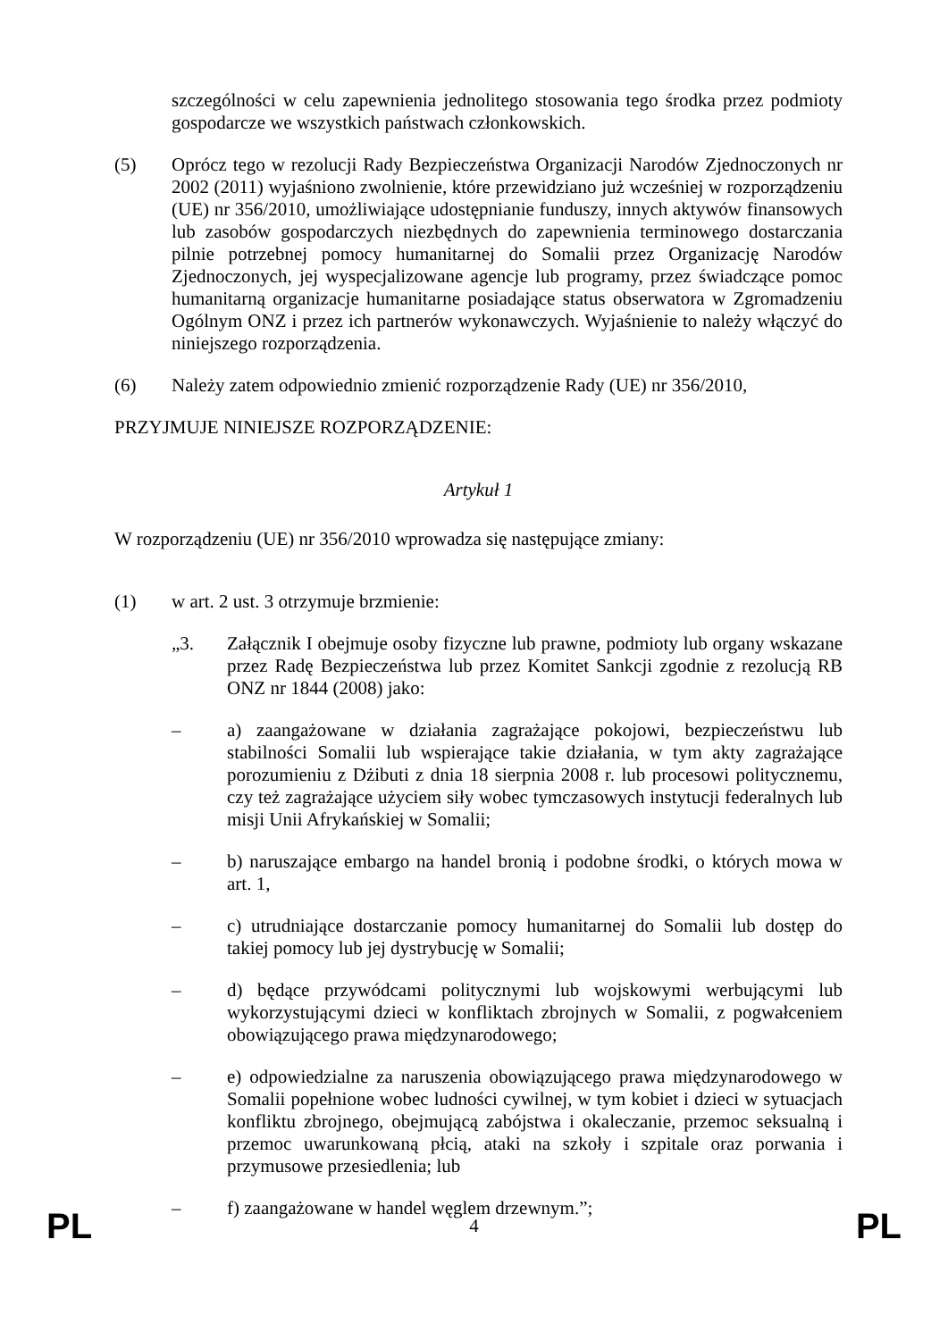szczególności w celu zapewnienia jednolitego stosowania tego środka przez podmioty gospodarcze we wszystkich państwach członkowskich.
(5) Oprócz tego w rezolucji Rady Bezpieczeństwa Organizacji Narodów Zjednoczonych nr 2002 (2011) wyjaśniono zwolnienie, które przewidziano już wcześniej w rozporządzeniu (UE) nr 356/2010, umożliwiające udostępnianie funduszy, innych aktywów finansowych lub zasobów gospodarczych niezbędnych do zapewnienia terminowego dostarczania pilnie potrzebnej pomocy humanitarnej do Somalii przez Organizację Narodów Zjednoczonych, jej wyspecjalizowane agencje lub programy, przez świadczące pomoc humanitarną organizacje humanitarne posiadające status obserwatora w Zgromadzeniu Ogólnym ONZ i przez ich partnerów wykonawczych. Wyjaśnienie to należy włączyć do niniejszego rozporządzenia.
(6) Należy zatem odpowiednio zmienić rozporządzenie Rady (UE) nr 356/2010,
PRZYJMUJE NINIEJSZE ROZPORZĄDZENIE:
Artykuł 1
W rozporządzeniu (UE) nr 356/2010 wprowadza się następujące zmiany:
(1) w art. 2 ust. 3 otrzymuje brzmienie:
„3. Załącznik I obejmuje osoby fizyczne lub prawne, podmioty lub organy wskazane przez Radę Bezpieczeństwa lub przez Komitet Sankcji zgodnie z rezolucją RB ONZ nr 1844 (2008) jako:
– a) zaangażowane w działania zagrażające pokojowi, bezpieczeństwu lub stabilności Somalii lub wspierające takie działania, w tym akty zagrażające porozumieniu z Dżibuti z dnia 18 sierpnia 2008 r. lub procesowi politycznemu, czy też zagrażające użyciem siły wobec tymczasowych instytucji federalnych lub misji Unii Afrykańskiej w Somalii;
– b) naruszające embargo na handel bronią i podobne środki, o których mowa w art. 1,
– c) utrudniające dostarczanie pomocy humanitarnej do Somalii lub dostęp do takiej pomocy lub jej dystrybucję w Somalii;
– d) będące przywódcami politycznymi lub wojskowymi werbującymi lub wykorzystującymi dzieci w konfliktach zbrojnych w Somalii, z pogwałceniem obowiązującego prawa międzynarodowego;
– e) odpowiedzialne za naruszenia obowiązującego prawa międzynarodowego w Somalii popełnione wobec ludności cywilnej, w tym kobiet i dzieci w sytuacjach konfliktu zbrojnego, obejmującą zabójstwa i okaleczanie, przemoc seksualną i przemoc uwarunkowaną płcią, ataki na szkoły i szpitale oraz porwania i przymusowe przesiedlenia; lub
– f) zaangażowane w handel węglem drzewnym.”;
PL 4 PL